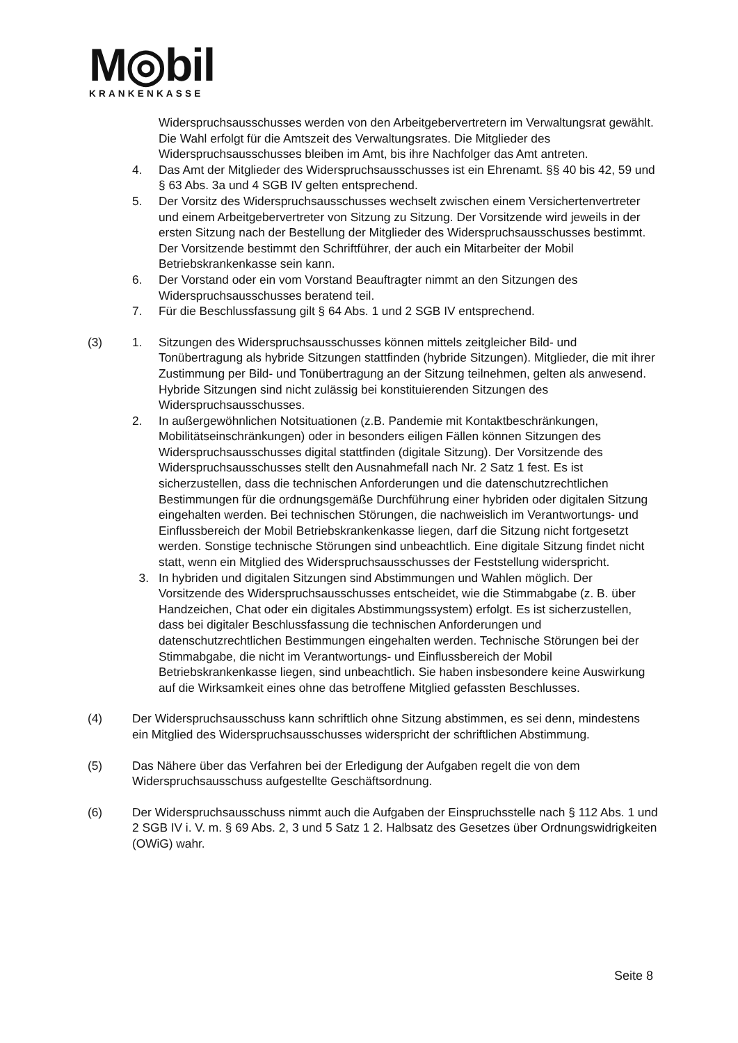M◎bil
KRANKENKASSE
Widerspruchsausschusses werden von den Arbeitgebervertretern im Verwaltungsrat gewählt. Die Wahl erfolgt für die Amtszeit des Verwaltungsrates. Die Mitglieder des Widerspruchsausschusses bleiben im Amt, bis ihre Nachfolger das Amt antreten.
4. Das Amt der Mitglieder des Widerspruchsausschusses ist ein Ehrenamt. §§ 40 bis 42, 59 und § 63 Abs. 3a und 4 SGB IV gelten entsprechend.
5. Der Vorsitz des Widerspruchsausschusses wechselt zwischen einem Versichertenvertreter und einem Arbeitgebervertreter von Sitzung zu Sitzung. Der Vorsitzende wird jeweils in der ersten Sitzung nach der Bestellung der Mitglieder des Widerspruchsausschusses bestimmt. Der Vorsitzende bestimmt den Schriftführer, der auch ein Mitarbeiter der Mobil Betriebskrankenkasse sein kann.
6. Der Vorstand oder ein vom Vorstand Beauftragter nimmt an den Sitzungen des Widerspruchsausschusses beratend teil.
7. Für die Beschlussfassung gilt § 64 Abs. 1 und 2 SGB IV entsprechend.
(3) 1. Sitzungen des Widerspruchsausschusses können mittels zeitgleicher Bild- und Tonübertragung als hybride Sitzungen stattfinden (hybride Sitzungen). Mitglieder, die mit ihrer Zustimmung per Bild- und Tonübertragung an der Sitzung teilnehmen, gelten als anwesend. Hybride Sitzungen sind nicht zulässig bei konstituierenden Sitzungen des Widerspruchsausschusses.
2. In außergewöhnlichen Notsituationen (z.B. Pandemie mit Kontaktbeschränkungen, Mobilitätseinschränkungen) oder in besonders eiligen Fällen können Sitzungen des Widerspruchsausschusses digital stattfinden (digitale Sitzung). Der Vorsitzende des Widerspruchsausschusses stellt den Ausnahmefall nach Nr. 2 Satz 1 fest. Es ist sicherzustellen, dass die technischen Anforderungen und die datenschutzrechtlichen Bestimmungen für die ordnungsgemäße Durchführung einer hybriden oder digitalen Sitzung eingehalten werden. Bei technischen Störungen, die nachweislich im Verantwortungs- und Einflussbereich der Mobil Betriebskrankenkasse liegen, darf die Sitzung nicht fortgesetzt werden. Sonstige technische Störungen sind unbeachtlich. Eine digitale Sitzung findet nicht statt, wenn ein Mitglied des Widerspruchsausschusses der Feststellung widerspricht.
3. In hybriden und digitalen Sitzungen sind Abstimmungen und Wahlen möglich. Der Vorsitzende des Widerspruchsausschusses entscheidet, wie die Stimmabgabe (z. B. über Handzeichen, Chat oder ein digitales Abstimmungssystem) erfolgt. Es ist sicherzustellen, dass bei digitaler Beschlussfassung die technischen Anforderungen und datenschutzrechtlichen Bestimmungen eingehalten werden. Technische Störungen bei der Stimmabgabe, die nicht im Verantwortungs- und Einflussbereich der Mobil Betriebskrankenkasse liegen, sind unbeachtlich. Sie haben insbesondere keine Auswirkung auf die Wirksamkeit eines ohne das betroffene Mitglied gefassten Beschlusses.
(4) Der Widerspruchsausschuss kann schriftlich ohne Sitzung abstimmen, es sei denn, mindestens ein Mitglied des Widerspruchsausschusses widerspricht der schriftlichen Abstimmung.
(5) Das Nähere über das Verfahren bei der Erledigung der Aufgaben regelt die von dem Widerspruchsausschuss aufgestellte Geschäftsordnung.
(6) Der Widerspruchsausschuss nimmt auch die Aufgaben der Einspruchsstelle nach § 112 Abs. 1 und 2 SGB IV i. V. m. § 69 Abs. 2, 3 und 5 Satz 1 2. Halbsatz des Gesetzes über Ordnungswidrigkeiten (OWiG) wahr.
Seite 8